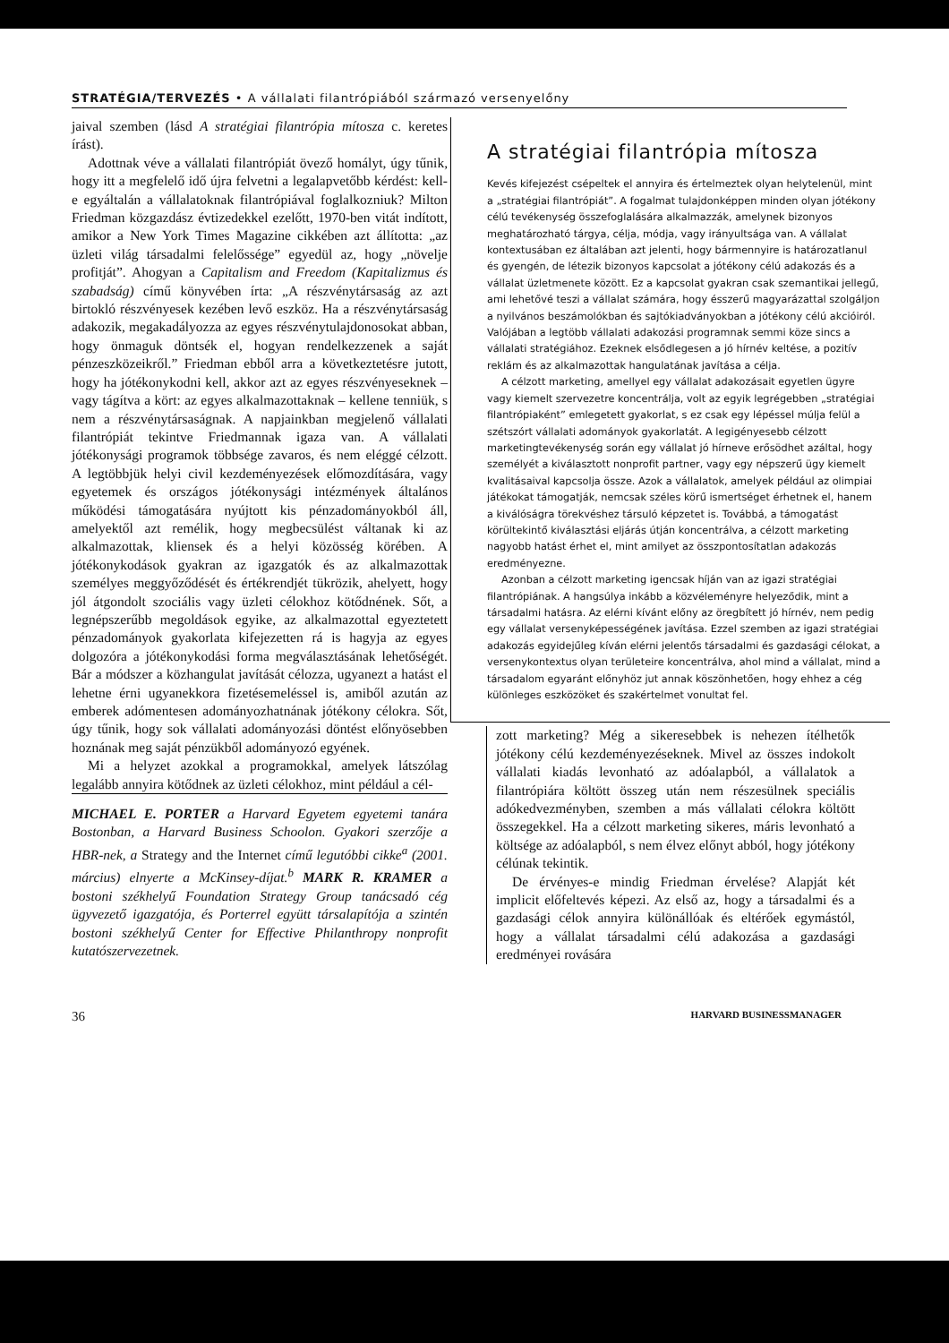STRATÉGIA/TERVEZÉS • A vállalati filantrópiából származó versenyelőny
jaival szemben (lásd A stratégiai filantrópia mítosza c. keretes írást).
Adottnak véve a vállalati filantrópiát övező homályt, úgy tűnik, hogy itt a megfelelő idő újra felvetni a legalapvetőbb kérdést: kell-e egyáltalán a vállalatoknak filantrópiával foglalkozniuk? Milton Friedman közgazdász évtizedekkel ezelőtt, 1970-ben vitát indított, amikor a New York Times Magazine cikkében azt állította: „az üzleti világ társadalmi felelőssége” egyedül az, hogy „növelje profitját”. Ahogyan a Capitalism and Freedom (Kapitalizmus és szabadság) című könyvében írta: „A részvénytársaság az azt birtokló részvényesek kezében levő eszköz. Ha a részvénytársaság adakozik, megakadályozza az egyes részvénytulajdonosokat abban, hogy önmaguk döntsék el, hogyan rendelkezzenek a saját pénzeszközeikről.” Friedman ebből arra a következtetésre jutott, hogy ha jótékonykodni kell, akkor azt az egyes részvényeseknek – vagy tágítva a kört: az egyes alkalmazottaknak – kellene tenniük, s nem a részvénytársaságnak. A napjainkban megjelenő vállalati filantrópiát tekintve Friedmannak igaza van. A vállalati jótékonysági programok többsége zavaros, és nem eléggé célzott. A legtöbbjük helyi civil kezdeményezések előmozdítására, vagy egyetemek és országos jótékonysági intézmények általános működési támogatására nyújtott kis pénzadományokból áll, amelyektől azt remélik, hogy megbecsülést váltanak ki az alkalmazottak, kliensek és a helyi közösség körében. A jótékonykodások gyakran az igazgatók és az alkalmazottak személyes meggyőződését és értékrendjét tükrözik, ahelyett, hogy jól átgondolt szociális vagy üzleti célokhoz kötődnének. Sőt, a legnépszerűbb megoldások egyike, az alkalmazottal egyeztetett pénzadományok gyakorlata kifejezetten rá is hagyja az egyes dolgozóra a jótékonykodási forma megválasztásának lehetőségét. Bár a módszer a közhangulat javítását célozza, ugyanezt a hatást el lehetne érni ugyanekkora fizetésemeléssel is, amiből azután az emberek adómentesen adományozhatnának jótékony célokra. Sőt, úgy tűnik, hogy sok vállalati adományozási döntést előnyösebben hoznának meg saját pénzükből adományozó egyének.
Mi a helyzet azokkal a programokkal, amelyek látszólag legalább annyira kötődnek az üzleti célokhoz, mint például a cél-
MICHAEL E. PORTER a Harvard Egyetem egyetemi tanára Bostonban, a Harvard Business Schoolon. Gyakori szerzője a HBR-nek, a Strategy and the Internet című legutóbbi cikke<sup>a</sup> (2001. március) elnyerte a McKinsey-díjat.<sup>b</sup> MARK R. KRAMER a bostoni székhelyű Foundation Strategy Group tanácsadó cég ügyvezető igazgatója, és Porterrel együtt társalapítója a szintén bostoni székhelyű Center for Effective Philanthropy nonprofit kutatószervezetnek.
A stratégiai filantrópia mítosza
Kevés kifejezést csépeltek el annyira és értelmeztek olyan helytelenül, mint a „stratégiai filantrópiát”. A fogalmat tulajdonképpen minden olyan jótékony célú tevékenység összefoglalására alkalmazzák, amelynek bizonyos meghatározható tárgya, célja, módja, vagy irányultsága van. A vállalat kontextusában ez általában azt jelenti, hogy bármennyire is határozatlanul és gyengén, de létezik bizonyos kapcsolat a jótékony célú adakozás és a vállalat üzletmenete között. Ez a kapcsolat gyakran csak szemantikai jellegű, ami lehetővé teszi a vállalat számára, hogy ésszerű magyarázattal szolgáljon a nyilvános beszámolókban és sajtókiadványokban a jótékony célú akcióiról. Valójában a legtöbb vállalati adakozási programnak semmi köze sincs a vállalati stratégiához. Ezeknek elsődlegesen a jó hírnév keltése, a pozitív reklám és az alkalmazottak hangulatának javítása a célja.
A célzott marketing, amellyel egy vállalat adakozásait egyetlen ügyre vagy kiemelt szervezetre koncentrálja, volt az egyik legrégebben „stratégiai filantrópiaként” emlegetett gyakorlat, s ez csak egy lépéssel múlja felül a szétszórt vállalati adományok gyakorlatát. A legigényesebb célzott marketingtevékenység során egy vállalat jó hírneve erősödhet azáltal, hogy személyét a kiválasztott nonprofit partner, vagy egy népszerű ügy kiemelt kvalitásaival kapcsolja össze. Azok a vállalatok, amelyek például az olimpiai játékokat támogatják, nemcsak széles körű ismertséget érhetnek el, hanem a kiválóságra törekvéshez társuló képzetet is. Továbbá, a támogatást körültekintő kiválasztási eljárás útján koncentrálva, a célzott marketing nagyobb hatást érhet el, mint amilyet az összpontosítatlan adakozás eredményezne.
Azonban a célzott marketing igencsak híján van az igazi stratégiai filantrópiának. A hangsúlya inkább a közvéleményre helyeződik, mint a társadalmi hatásra. Az elérni kívánt előny az öregbített jó hírnév, nem pedig egy vállalat versenyképességének javítása. Ezzel szemben az igazi stratégiai adakozás egyidejűleg kíván elérni jelentős társadalmi és gazdasági célokat, a versenykontextus olyan területeire koncentrálva, ahol mind a vállalat, mind a társadalom egyaránt előnyhöz jut annak köszönhetően, hogy ehhez a cég különleges eszközöket és szakértelmet vonultat fel.
zott marketing? Még a sikeresebbek is nehezen ítélhetők jótékony célú kezdeményezéseknek. Mivel az összes indokolt vállalati kiadás levonható az adóalapból, a vállalatok a filantrópiára költött összeg után nem részesülnek speciális adókedvezményben, szemben a más vállalati célokra költött összegekkel. Ha a célzott marketing sikeres, máris levonható a költsége az adóalapból, s nem élvez előnyt abból, hogy jótékony célúnak tekintik.
De érvényes-e mindig Friedman érvelése? Alapját két implicit előfeltevés képezi. Az első az, hogy a társadalmi és a gazdasági célok annyira különállóak és eltérőek egymástól, hogy a vállalat társadalmi célú adakozása a gazdasági eredményei rovására
36 HARVARD BUSINESSMANAGER